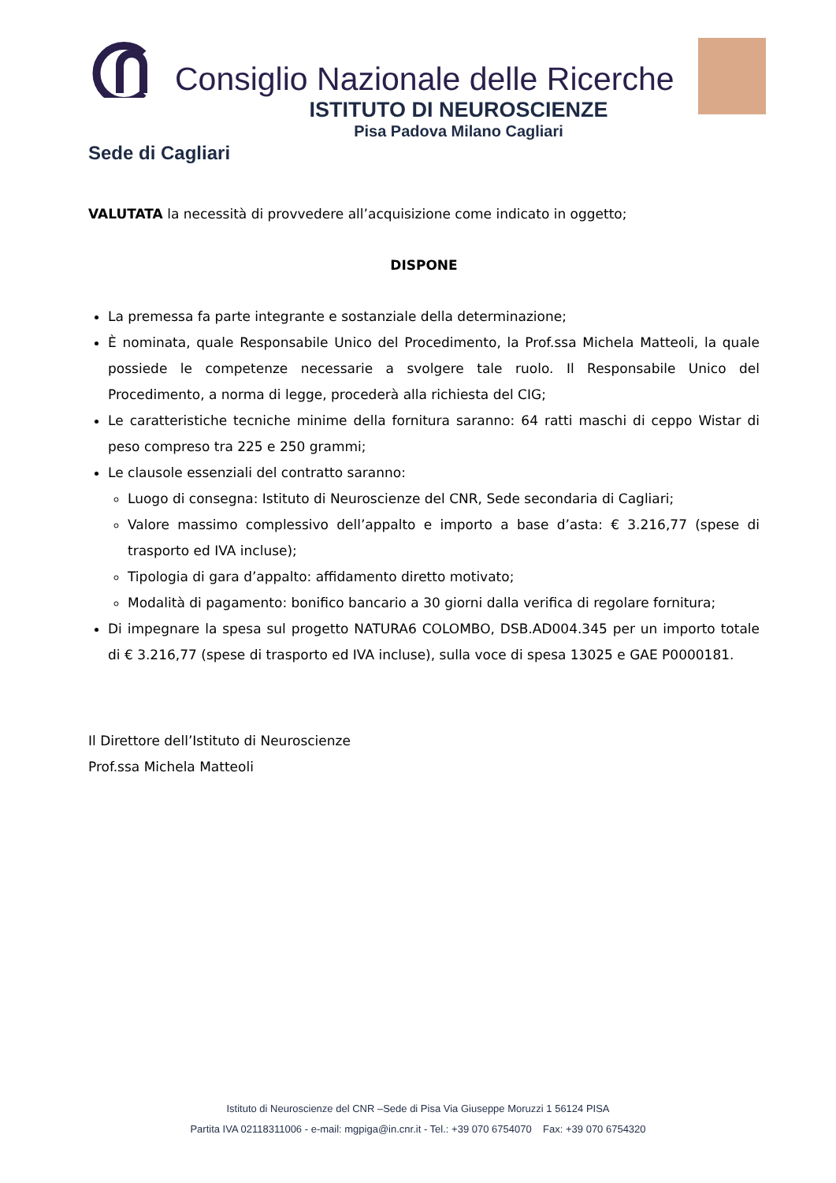Consiglio Nazionale delle Ricerche
ISTITUTO DI NEUROSCIENZE
Pisa Padova Milano Cagliari
Sede di Cagliari
VALUTATA la necessità di provvedere all’acquisizione come indicato in oggetto;
DISPONE
La premessa fa parte integrante e sostanziale della determinazione;
È nominata, quale Responsabile Unico del Procedimento, la Prof.ssa Michela Matteoli, la quale possiede le competenze necessarie a svolgere tale ruolo. Il Responsabile Unico del Procedimento, a norma di legge, procederà alla richiesta del CIG;
Le caratteristiche tecniche minime della fornitura saranno: 64 ratti maschi di ceppo Wistar di peso compreso tra 225 e 250 grammi;
Le clausole essenziali del contratto saranno:
Luogo di consegna: Istituto di Neuroscienze del CNR, Sede secondaria di Cagliari;
Valore massimo complessivo dell’appalto e importo a base d’asta: € 3.216,77 (spese di trasporto ed IVA incluse);
Tipologia di gara d’appalto: affidamento diretto motivato;
Modalità di pagamento: bonifico bancario a 30 giorni dalla verifica di regolare fornitura;
Di impegnare la spesa sul progetto NATURA6 COLOMBO, DSB.AD004.345 per un importo totale di € 3.216,77 (spese di trasporto ed IVA incluse), sulla voce di spesa 13025 e GAE P0000181.
Il Direttore dell’Istituto di Neuroscienze
Prof.ssa Michela Matteoli
Istituto di Neuroscienze del CNR –Sede di Pisa Via Giuseppe Moruzzi 1 56124 PISA
Partita IVA 02118311006 - e-mail: mgpiga@in.cnr.it - Tel.: +39 070 6754070 Fax: +39 070 6754320